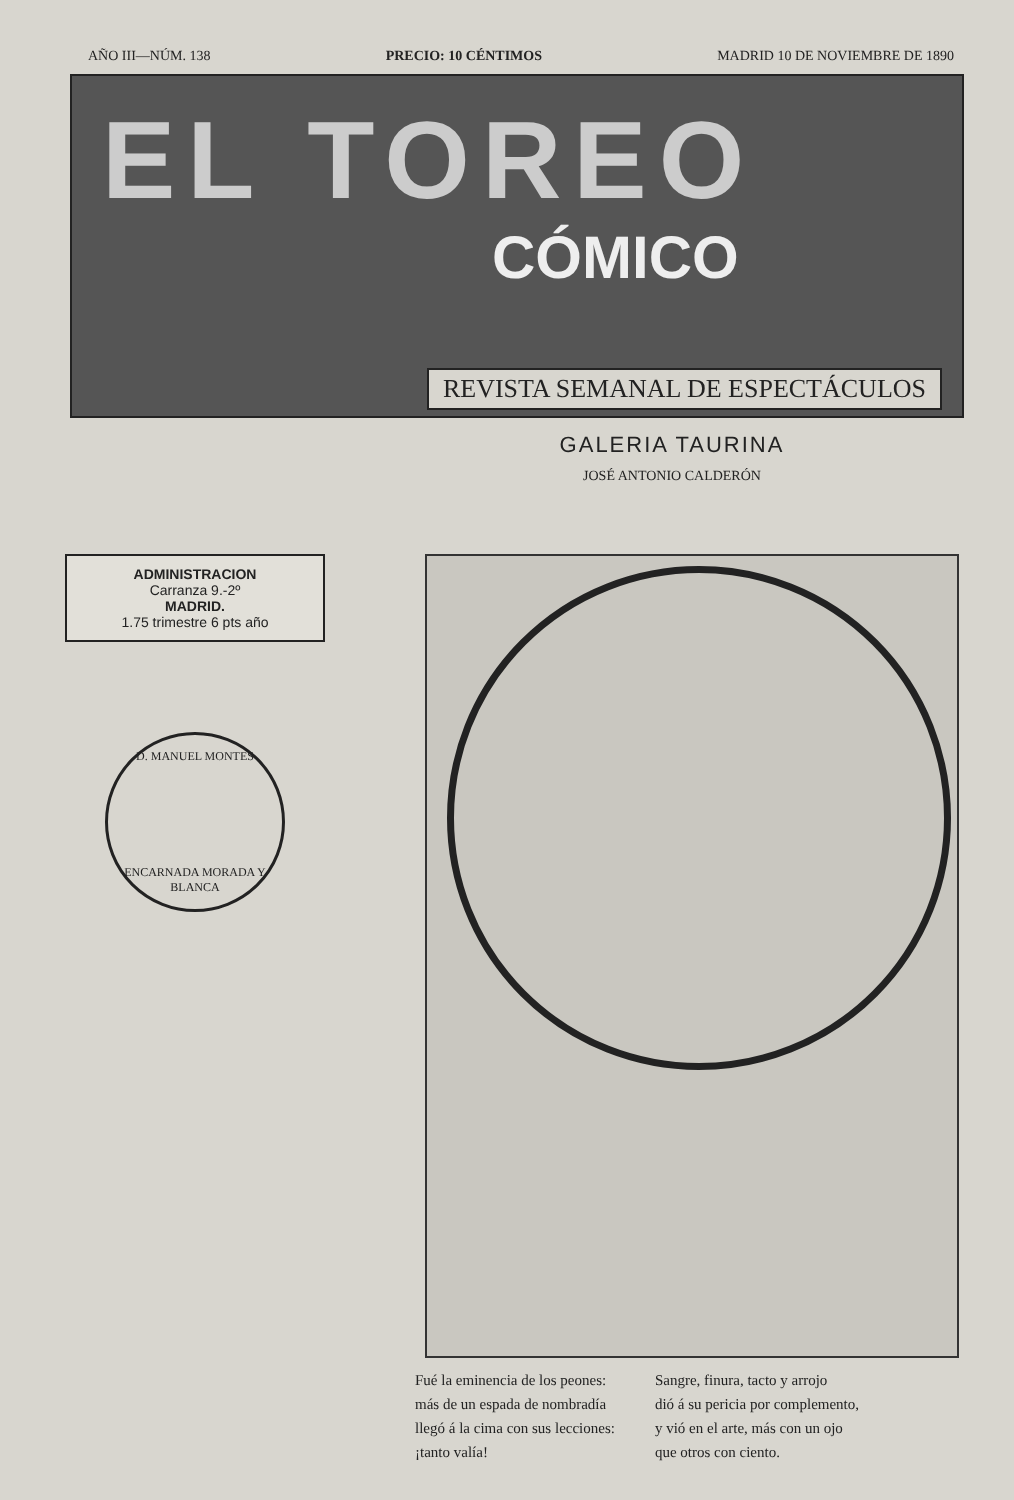AÑO III—NÚM. 138 PRECIO: 10 CÉNTIMOS MADRID 10 DE NOVIEMBRE DE 1890
EL TOREO
CÓMICO
REVISTA SEMANAL DE ESPECTÁCULOS
GALERIA TAURINA
JOSÉ ANTONIO CALDERÓN
ADMINISTRACION
Carranza 9.-2º
MADRID.
1.75 trimestre 6 pts año
D. MANUEL MONTES
ENCARNADA MORADA Y BLANCA
Fué la eminencia de los peones:
más de un espada de nombradía
llegó á la cima con sus lecciones:
¡tanto valía!
Sangre, finura, tacto y arrojo
dió á su pericia por complemento,
y vió en el arte, más con un ojo
que otros con ciento.